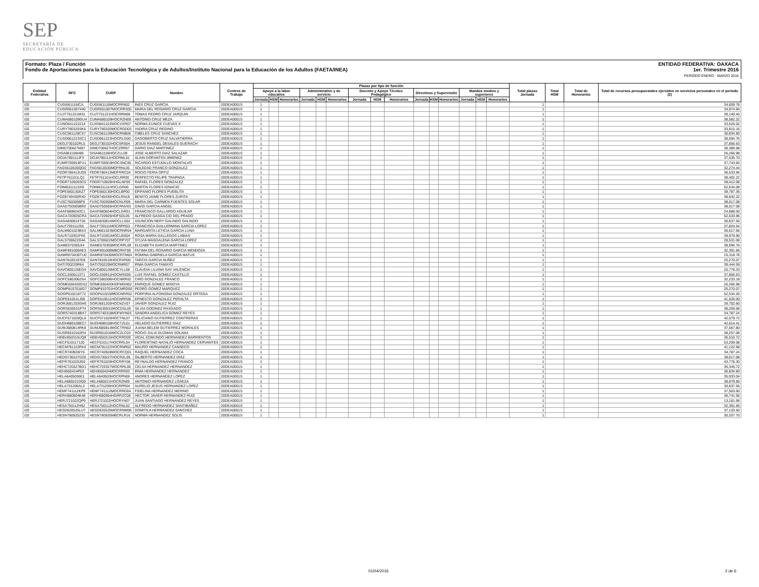SEP
SECRETARÍA DE
EDUCACIÓN PÚBLICA
ENTIDAD FEDERATIVA: OAXACA
1er. Trimestre 2016
PERIODO ENERO - MARZO 2016
Formato: Plaza / Función
Fondo de Aportaciones para la Educación Tecnológica y de Adultos/Instituto Nacional para la Educación de los Adultos (FAETA/INEA)
| Entidad Federativa | RFC | CURP | Nombre | Centros de Trabajo | Plazas por tipo de función | | | | | | | | | | | | | | | Total plazas Jornada | Total HSM | Total de Honorarios | Total de recursos presupuestales ejercidos en servicios personales en el periodo (2) |
| --- | --- | --- | --- | --- | --- | --- | --- | --- | --- | --- | --- | --- | --- | --- | --- | --- | --- | --- | --- | --- | --- | --- | --- |
| | | | | | Apoyo a la labor educativa | | | Administrativo y de servicio | | | Docente y Apoyo Técnico Pedagógico | | | Directivos y Supervisión | | | Mandos medios y superiores | | | | | | |
| | | | | | Jornada | HSM | Honorarios | Jornada | HSM | Honorarios | Jornada | HSM | Honorarios | Jornada | HSM | Honorarios | Jornada | HSM | Honorarios | | | | |
| I20 | CUGI561116ICA | CUGI561116MOCRRN02 | INES CRUZ GARCIA | 20DEA0001S | 1 | | | | | | | | | | | | | | | 1 | | | 34,609.78 |
| I20 | CUGR651007440 | CUGR651007MOCRRS05 | MARIA DEL ROSARIO CRUZ GARCIA | 20DEA0001S | 1 | | | | | | | | | | | | | | | 1 | | | 34,974.94 |
| I20 | CUJT751221MS1 | CUJT751221HOCRRM06 | TOMAS PEDRO CRUZ JARQUIN | 20DEA0001S | 1 | | | | | | | | | | | | | | | 1 | | | 39,140.40 |
| I20 | CUMA680109GU4 | CUMA680109HOCRZN09 | ANTONIO CRUZ MEZA | 20DEA0001S | 1 | | | | | | | | | | | | | | | 1 | | | 38,582.22 |
| I20 | CUNO641222214 | CUXN641222MOCVXR07 | NORMA EUNICE CUEVAS X | 20DEA0001S | 1 | | | | | | | | | | | | | | | 1 | | | 33,526.02 |
| I20 | CURY780320SK6 | CURY780320MOCRGD03 | YADIRA CRUZ REGINO | 20DEA0001S | 1 | | | | | | | | | | | | | | | 1 | | | 33,815.16 |
| I20 | CUSC581128CS7 | CUSC581128MOCRNB06 | CIBELES CRUZ SANCHEZ | 20DEA0001S | 1 | | | | | | | | | | | | | | | 1 | | | 36,834.80 |
| I20 | CUSD661223SC1 | CUSD661223HOCRLG00 | DAGOBERTO CRUZ SALVATIERRA | 20DEA0001S | 1 | | | | | | | | | | | | | | | 1 | | | 38,594.76 |
| I20 | DEGJ730102RL5 | DEGJ730102HOCSRS04 | JESUS RANGEL DESALES GUERACH | 20DEA0001S | 1 | | | | | | | | | | | | | | | 1 | | | 37,856.63 |
| I20 | DIMD700627M67 | DIMD700627HOCZRR07 | DARIO DIAZ MARTINEZ | 20DEA0001S | 1 | | | | | | | | | | | | | | | 1 | | | 38,389.68 |
| I20 | DISA861106H86 | DISA861106HOCZLL09 | JOSE ALBERTO DIAZ SALAZAR | 20DEA0001S | 1 | | | | | | | | | | | | | | | 1 | | | 26,266.98 |
| I20 | DOJA780111JF3 | DOJA780111HOCRML01 | ALAIN DORANTES JIMENEZ | 20DEA0001S | 1 | | | | | | | | | | | | | | | 1 | | | 37,535.70 |
| I20 | EUMR700919FU1 | EUMR700919HOCSNC05 | RICARDO ESTUDILLO MONTALVO | 20DEA0001S | 1 | | | | | | | | | | | | | | | 1 | | | 37,743.60 |
| I20 | FAGS610530QG0 | FAGS610530MDFRNL05 | SOLEDAD FRANCO GONZALEZ | 20DEA0001S | 1 | | | | | | | | | | | | | | | 1 | | | 32,274.44 |
| I20 | FEOR780413UD5 | FEOR780413MDFRRC04 | ROCIO FERIA ORTIZ | 20DEA0001S | 1 | | | | | | | | | | | | | | | 1 | | | 36,533.94 |
| I20 | FETP761101LQ1 | FETP761101HOCLRR00 | PERFECTO FELIPE TRAPAGA | 20DEA0001S | 1 | | | | | | | | | | | | | | | 1 | | | 38,402.22 |
| I20 | FOGR7109293C0 | FOGR710929HHGLNF05 | RAFAEL FLORES GONZALEZ | 20DEA0001S | 1 | | | | | | | | | | | | | | | 1 | | | 39,412.08 |
| I20 | FOIM631111SX9 | FOIM631111HOCLGR06 | MARTIN FLORES IGNACIO | 20DEA0001S | 1 | | | | | | | | | | | | | | | 1 | | | 52,534.08 |
| I20 | FOPE560130AZ7 | FOPE560130HOCLBP00 | EPIFANIO FLORES PUEBLITA | 20DEA0001S | 1 | | | | | | | | | | | | | | | 1 | | | 38,787.36 |
| I20 | FOZB740430RX0 | FOZB740430HOCLRN19 | BENITO JAIME FLORES ZURITA | 20DEA0001S | 1 | | | | | | | | | | | | | | | 1 | | | 38,642.22 |
| I20 | FUSC7603059F9 | FUSC760305MOCNLR09 | MARIA DEL CARMEN FUENTES SOLAR | 20DEA0001S | 1 | | | | | | | | | | | | | | | 1 | | | 38,017.08 |
| I20 | GAAD750505BR2 | GAAD750505HOCRNV03 | DAVID GARCIA ANGEL | 20DEA0001S | 1 | | | | | | | | | | | | | | | 1 | | | 38,017.08 |
| I20 | GAAF6806043C1 | GAAF680604HOCLGR01 | FRANCISCO GALLARDO AGUILAR | 20DEA0001S | 1 | | | | | | | | | | | | | | | 1 | | | 24,888.00 |
| I20 | GACA720925CRA | GACA720925HDFSDL05 | ALFREDO GASGA CID DEL PRADO | 20DEA0001S | 1 | | | | | | | | | | | | | | | 1 | | | 52,533.96 |
| I20 | GAGA830814T26 | GAGA830814MOCLLS02 | ASUNCION NERY GALINDO GALINDO | 20DEA0001S | 1 | | | | | | | | | | | | | | | 1 | | | 30,637.56 |
| I20 | GALF730111255 | GALF730111MOCRPR03 | FRANCISCA GUILLERMINA GARCIA LOPEZ | 20DEA0001S | 1 | | | | | | | | | | | | | | | 1 | | | 37,824.54 |
| I20 | GALM601023BX3 | GALM601023MOCRNR04 | MARGARITA LETICIA GARCIA LUNA | 20DEA0001S | 1 | | | | | | | | | | | | | | | 1 | | | 36,617.66 |
| I20 | GALR710301FK6 | GALR710301MOCLBS04 | ROSA MARIA GALLEGOS LABIAS | 20DEA0001S | 1 | | | | | | | | | | | | | | | 1 | | | 39,979.90 |
| I20 | GALS700622D4A | GALS700622MOCRPY07 | SYLVIA MAGDALENA GARCIA LOPEZ | 20DEA0001S | 1 | | | | | | | | | | | | | | | 1 | | | 28,531.08 |
| I20 | GAME670305JI4 | GAME670305MOCRRL09 | ELIZABETH GARCIA MARTINEZ | 20DEA0001S | 1 | | | | | | | | | | | | | | | 1 | | | 38,594.76 |
| I20 | GAMF891009AE3 | GAMF891009MBCRNT06 | FATIMA DEL ROSARIO GARCIA MENDOZA | 20DEA0001S | 1 | | | | | | | | | | | | | | | 1 | | | 32,391.66 |
| I20 | GAMR870430TU0 | GAMR870430MOCRTM04 | ROMINA GABRIELA GARCIA MATUS | 20DEA0001S | 1 | | | | | | | | | | | | | | | 1 | | | 15,318.78 |
| I20 | GANT8105197E8 | GANT810519HOCRXR00 | TARCIS GARCIA NUÑEZ | 20DEA0001S | 1 | | | | | | | | | | | | | | | 1 | | | 25,270.07 |
| I20 | GATI700220R64 | GATI700220MOCRMR07 | IRMA GARCIA TAMAYO | 20DEA0001S | 1 | | | | | | | | | | | | | | | 1 | | | 39,444.59 |
| I20 | GAVC800126EG4 | GAVC800126MOCYLL08 | CLAUDIA LILIANA GAY VALENCIA | 20DEA0001S | 1 | | | | | | | | | | | | | | | 1 | | | 25,776.33 |
| I20 | GOCL5306113T1 | GOCL530611HOCMSS00 | LUIS RAFAEL GOMEZ CASTILLO | 20DEA0001S | 1 | | | | | | | | | | | | | | | 1 | | | 37,856.63 |
| I20 | GOFC5803062S4 | GOFC580306HOCNRR02 | CIRO GONZALEZ FRANCO | 20DEA0001S | 1 | | | | | | | | | | | | | | | 1 | | | 32,233.18 |
| I20 | GOME650420GS2 | GOME650420HDFMGN02 | ENRIQUE GOMEZ MIGOYA | 20DEA0001S | 1 | | | | | | | | | | | | | | | 1 | | | 26,266.98 |
| I20 | GOMP8107018G7 | GOMP810701HOCMRD00 | PEDRO GOMEZ MARQUEZ | 20DEA0001S | 1 | | | | | | | | | | | | | | | 1 | | | 25,270.07 |
| I20 | GOOP610218T72 | GOOP610228MOCNRR02 | PORFIRIA ALFONSINA GONZALEZ ORTEGA | 20DEA0001S | 1 | | | | | | | | | | | | | | | 1 | | | 52,534.26 |
| I20 | GOPE610511J59 | GOPE610511HOCNRR06 | ERNESTO GONZALEZ PERALTA | 20DEA0001S | 1 | | | | | | | | | | | | | | | 1 | | | 41,526.00 |
| I20 | GORJ681203GH6 | GORJ681203HOCNZV07 | JAVIER GONZALEZ RUIZ | 20DEA0001S | 1 | | | | | | | | | | | | | | | 1 | | | 39,702.60 |
| I20 | GORS630531PT4 | GORS630531MOCDSL00 | SILVIA GODINEZ RASGADO | 20DEA0001S | 1 | | | | | | | | | | | | | | | 1 | | | 38,209.68 |
| I20 | GORS740318BX7 | GORS740318MDFMYN03 | SANDRA ANGELICA GOMEZ REYES | 20DEA0001S | 1 | | | | | | | | | | | | | | | 1 | | | 34,787.24 |
| I20 | GUCF571020QL8 | GUCF571020HOCTNL07 | FELICIANO GUTIERREZ CONTRERAS | 20DEA0001S | 1 | | | | | | | | | | | | | | | 1 | | | 42,579.72 |
| I20 | GUDH680108EC7 | GUDH680108HOCTZL01 | HELADIO GUTIERREZ DIAZ | 20DEA0001S | 1 | | | | | | | | | | | | | | | 1 | | | 42,614.41 |
| I20 | GUMJ680814RK8 | GUMJ680814MOCTRN02 | JUANA BELEM GUTIERREZ MORALES | 20DEA0001S | 1 | | | | | | | | | | | | | | | 1 | | | 37,567.80 |
| I20 | GUSR6510162R4 | GUSR651016MOCZLC03 | ROCIO JULIA GUZMAN SOLANA | 20DEA0001S | 1 | | | | | | | | | | | | | | | 1 | | | 38,257.08 |
| I20 | HEBV650315UQ8 | HEBV650315HOCRRD09 | VIDAL EDMUNDO HERNANDEZ BARRIENTOS | 20DEA0001S | 1 | | | | | | | | | | | | | | | 1 | | | 36,510.72 |
| I20 | HECF510117120 | HECF510117HOCRRL04 | FLORENTINO NATALIO HERNANDEZ CERVANTES | 20DEA0001S | 1 | | | | | | | | | | | | | | | 1 | | | 53,209.08 |
| I20 | HECM781122PA4 | HECM781122HOCRNR02 | MAURO HERNANDEZ CANSECO | 20DEA0001S | 1 | | | | | | | | | | | | | | | 1 | | | 41,122.68 |
| I20 | HECR740928IY6 | HECR740928MOCRCQ01 | RAQUEL HERNANDEZ COCA | 20DEA0001S | 1 | | | | | | | | | | | | | | | 1 | | | 34,787.24 |
| I20 | HEDG730227D28 | HEDG730227HOCRZL06 | GILBERTO HERNANDEZ DIAZ | 20DEA0001S | 1 | | | | | | | | | | | | | | | 1 | | | 38,017.08 |
| I20 | HEFR791029JG0 | HEFR791029HOCRRY08 | REYNALDO HERNANDEZ FRANCO | 20DEA0001S | 1 | | | | | | | | | | | | | | | 1 | | | 43,778.30 |
| I20 | HEHC720327BD1 | HEHC720327MOCRRL06 | CELSA HERNANDEZ HERNANDEZ | 20DEA0001S | 1 | | | | | | | | | | | | | | | 1 | | | 35,345.72 |
| I20 | HEHI660424P63 | HEHI660424MOCRRR03 | IRMA HERNANDEZ HERNANDEZ | 20DEA0001S | 1 | | | | | | | | | | | | | | | 1 | | | 36,834.80 |
| I20 | HELA6405036E1 | HELA640503HOCRPN06 | ANDRES HERNANDEZ LOPEZ | 20DEA0001S | 1 | | | | | | | | | | | | | | | 1 | | | 35,933.04 |
| I20 | HELA680221DQ0 | HELA680221HOCRZN05 | ANTONIO HERNANDEZ LOAEZA | 20DEA0001S | 1 | | | | | | | | | | | | | | | 1 | | | 38,979.90 |
| I20 | HELA731206AL2 | HELA731206HOCRPR04 | AURELIO JESUS HERNANDEZ LOPEZ | 20DEA0001S | 1 | | | | | | | | | | | | | | | 1 | | | 30,637.56 |
| I20 | HEMF741112KP9 | HEMF741112MOCRRD04 | FIDELINA HERNANDEZ MERINO | 20DEA0001S | 1 | | | | | | | | | | | | | | | 1 | | | 37,503.60 |
| I20 | HERH580904K48 | HERH580904HGRRZC08 | HECTOR JAVIER HERNANDEZ RUIZ | 20DEA0001S | 1 | | | | | | | | | | | | | | | 1 | | | 36,741.56 |
| I20 | HERJ721022QP9 | HERJ721022HOCRYN07 | JUAN SANTIAGO HERNANDEZ REYES | 20DEA0001S | 1 | | | | | | | | | | | | | | | 1 | | | 13,181.68 |
| I20 | HESA750112H92 | HESA750112HOCRNL02 | ALFREDO HERNANDEZ SANTIBAÑEZ | 20DEA0001S | 1 | | | | | | | | | | | | | | | 1 | | | 32,391.66 |
| I20 | HESD620525LU7 | HESD620525MOCRNM06 | DOMITILA HERNANDEZ SANCHEZ | 20DEA0001S | 1 | | | | | | | | | | | | | | | 1 | | | 37,120.50 |
| I20 | HESN780925235 | HESN780925MBCRLR16 | NORMA HERNANDEZ SOLIS | 20DEA0001S | 1 | | | | | | | | | | | | | | | 1 | | | 30,207.70 |
01/04/2016 2 de 6